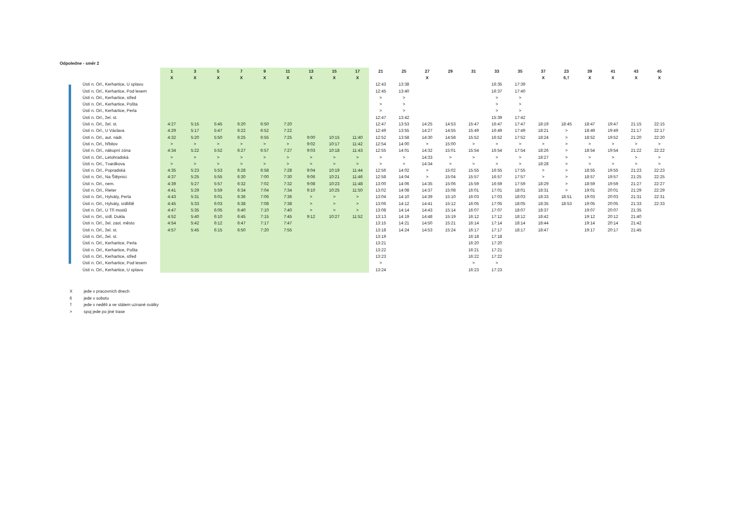Odpoledne - směr 2
| | 1 | 3 | 5 | 7 | 9 | 11 | 13 | 15 | 17 | 21 | 25 | 27 | 29 | 31 | 33 | 35 | 37 | 23 | 39 | 41 | 43 | 45 |
| --- | --- | --- | --- | --- | --- | --- | --- | --- | --- | --- | --- | --- | --- | --- | --- | --- | --- | --- | --- | --- | --- | --- |
| | X | X | X | X | X | X | X | X | X | | | X | | | | | X | 6,† | X | X | X | X |
| Ústí n. Orl., Kerhartice, U splavu | | | | | | | | | | 12:43 | 13:38 | | | | 16:35 | 17:39 | | | | | | |
| Ústí n. Orl., Kerhartice, Pod lesem | | | | | | | | | | 12:45 | 13:40 | | | | 16:37 | 17:40 | | | | | | |
| Ústí n. Orl., Kerhartice, střed | | | | | | | | | | > | > | | | | > | > | | | | | | |
| Ústí n. Orl., Kerhartice, Pošta | | | | | | | | | | > | > | | | | > | > | | | | | | |
| Ústí n. Orl., Kerhartice, Perla | | | | | | | | | | > | > | | | | > | > | | | | | | |
| Ústí n. Orl., žel. st. | | | | | | | | | | 12:47 | 13:42 | | | | 15:39 | 17:42 | | | | | | |
| Ústí n. Orl., žel. st. | 4:27 | 5:15 | 5:45 | 6:20 | 6:50 | 7:20 | | | | 12:47 | 13:53 | 14:25 | 14:53 | 15:47 | 16:47 | 17:47 | 18:19 | 18:45 | 18:47 | 19:47 | 21:15 | 22:15 |
| Ústí n. Orl., U Václava | 4:29 | 5:17 | 5:47 | 6:22 | 6:52 | 7:22 | | | | 12:49 | 13:55 | 14:27 | 14:55 | 15:49 | 16:49 | 17:49 | 18:21 | > | 18:49 | 19:49 | 21:17 | 22:17 |
| Ústí n. Orl., aut. nádr. | 4:32 | 5:20 | 5:50 | 6:25 | 6:55 | 7:25 | 9:00 | 10:15 | 11:40 | 12:52 | 13:58 | 14:30 | 14:58 | 15:52 | 16:52 | 17:52 | 18:24 | > | 18:52 | 19:52 | 21:20 | 22:20 |
| Ústí n. Orl., hřbitov | > | > | > | > | > | > | 9:02 | 10:17 | 11:42 | 12:54 | 14:00 | > | 15:00 | > | > | > | > | > | > | > | > | > |
| Ústí n. Orl., nákupní zóna | 4:34 | 5:22 | 5:52 | 6:27 | 6:57 | 7:27 | 9:03 | 10:18 | 11:43 | 12:55 | 14:01 | 14:32 | 15:01 | 15:54 | 16:54 | 17:54 | 18:26 | > | 18:54 | 19:54 | 21:22 | 22:22 |
| Ústí n. Orl., Letohradská | > | > | > | > | > | > | > | > | > | > | > | 14:33 | > | > | > | > | 18:27 | > | > | > | > | > |
| Ústí n. Orl., Tvardkova | > | > | > | > | > | > | > | > | > | > | > | 14:34 | > | > | > | > | 18:28 | > | > | > | > | > |
| Ústí n. Orl., Popradská | 4:35 | 5:23 | 5:53 | 6:28 | 6:58 | 7:28 | 9:04 | 10:19 | 11:44 | 12:56 | 14:02 | > | 15:02 | 15:55 | 16:55 | 17:55 | > | > | 18:55 | 19:55 | 21:23 | 22:23 |
| Ústí n. Orl., Na Štěpnici | 4:37 | 5:25 | 5:55 | 6:30 | 7:00 | 7:30 | 9:06 | 10:21 | 11:46 | 12:58 | 14:04 | > | 15:04 | 15:57 | 16:57 | 17:57 | > | > | 18:57 | 19:57 | 21:25 | 22:25 |
| Ústí n. Orl., nem. | 4:39 | 5:27 | 5:57 | 6:32 | 7:02 | 7:32 | 9:08 | 10:23 | 11:48 | 13:00 | 14:06 | 14:35 | 15:06 | 15:59 | 16:59 | 17:59 | 18:29 | > | 18:59 | 19:59 | 21:27 | 22:27 |
| Ústí n. Orl., Rieter | 4:41 | 5:29 | 5:59 | 6:34 | 7:04 | 7:34 | 9:10 | 10:25 | 11:50 | 13:02 | 14:08 | 14:37 | 15:08 | 16:01 | 17:01 | 18:01 | 18:31 | > | 19:01 | 20:01 | 21:29 | 22:29 |
| Ústí n. Orl., Hylváty, Perla | 4:43 | 5:31 | 6:01 | 6:36 | 7:06 | 7:36 | > | > | > | 13:04 | 14:10 | 14:39 | 15:10 | 16:03 | 17:03 | 18:03 | 18:33 | 18:51 | 19:03 | 20:03 | 21:31 | 22:31 |
| Ústí n. Orl., Hylváty, sídliště | 4:45 | 5:33 | 6:03 | 6:38 | 7:08 | 7:38 | > | > | > | 13:06 | 14:12 | 14:41 | 15:12 | 16:05 | 17:05 | 18:05 | 18:35 | 18:53 | 19:05 | 20:05 | 21:33 | 22:33 |
| Ústí n. Orl., U Tří mostů | 4:47 | 5:35 | 6:05 | 6:40 | 7:10 | 7:40 | > | > | > | 13:08 | 14:14 | 14:43 | 15:14 | 16:07 | 17:07 | 18:07 | 18:37 | | 19:07 | 20:07 | 21:35 | |
| Ústí n. Orl., sídl. Dukla | 4:52 | 5:40 | 6:10 | 6:45 | 7:15 | 7:45 | 9:12 | 10:27 | 11:52 | 13:13 | 14:19 | 14:48 | 15:19 | 16:12 | 17:12 | 18:12 | 18:42 | | 19:12 | 20:12 | 21:40 | |
| Ústí n. Orl., žel. zast. město | 4:54 | 5:42 | 6:12 | 6:47 | 7:17 | 7:47 | | | | 13:15 | 14:21 | 14:50 | 15:21 | 16:14 | 17:14 | 18:14 | 18:44 | | 19:14 | 20:14 | 21:42 | |
| Ústí n. Orl., žel. st. | 4:57 | 5:45 | 6:15 | 6:50 | 7:20 | 7:55 | | | | 13:18 | 14:24 | 14:53 | 15:24 | 16:17 | 17:17 | 18:17 | 18:47 | | 19:17 | 20:17 | 21:45 | |
| Ústí n. Orl., žel. st. | | | | | | | | | | 13:19 | | | | 16:18 | 17:18 | | | | | | | |
| Ústí n. Orl., Kerhartice, Perla | | | | | | | | | | 13:21 | | | | 16:20 | 17:20 | | | | | | | |
| Ústí n. Orl., Kerhartice, Pošta | | | | | | | | | | 13:22 | | | | 16:21 | 17:21 | | | | | | | |
| Ústí n. Orl., Kerhartice, střed | | | | | | | | | | 13:23 | | | | 16:22 | 17:22 | | | | | | | |
| Ústí n. Orl., Kerhartice, Pod lesem | | | | | | | | | | > | | | | > | > | | | | | | | |
| Ústí n. Orl., Kerhartice, U splavu | | | | | | | | | | 13:24 | | | | 16:23 | 17:23 | | | | | | | |
X jede v pracovních dnech
6 jede v sobotu
† jede v neděli a ve státem uznané svátky
> spoj jede po jiné trase